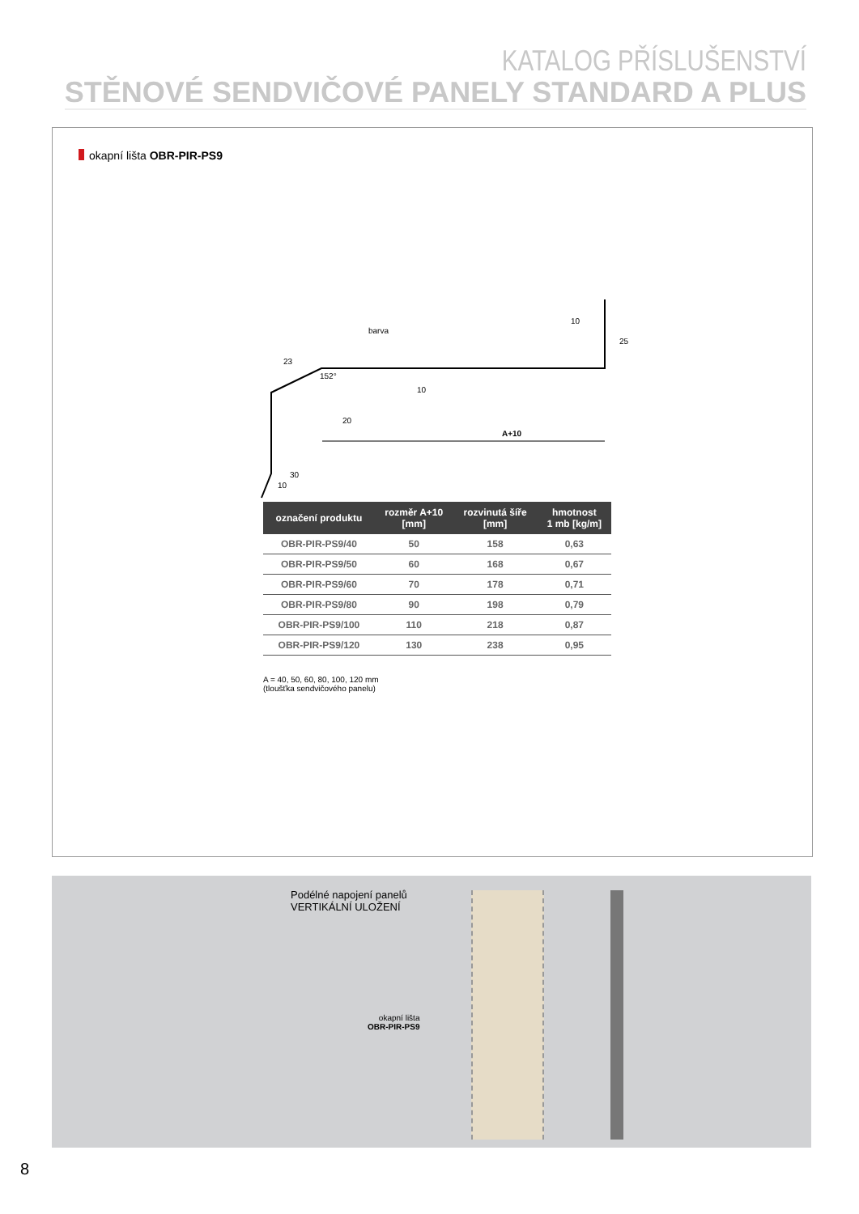KATALOG PŘÍSLUŠENSTVÍ
STĚNOVÉ SENDVIČOVÉ PANELY STANDARD A PLUS
okapní lišta OBR-PIR-PS9
barva
30
20
A+10
23
152°
10
10
25
10
| označení produktu | rozměr A+10 [mm] | rozvinutá šíře [mm] | hmotnost 1 mb [kg/m] |
| --- | --- | --- | --- |
| OBR-PIR-PS9/40 | 50 | 158 | 0,63 |
| OBR-PIR-PS9/50 | 60 | 168 | 0,67 |
| OBR-PIR-PS9/60 | 70 | 178 | 0,71 |
| OBR-PIR-PS9/80 | 90 | 198 | 0,79 |
| OBR-PIR-PS9/100 | 110 | 218 | 0,87 |
| OBR-PIR-PS9/120 | 130 | 238 | 0,95 |
A = 40, 50, 60, 80, 100, 120 mm
(tloušťka sendvičového panelu)
Podélné napojení panelů
VERTIKÁLNÍ ULOŽENÍ
okapní lišta
OBR-PIR-PS9
8